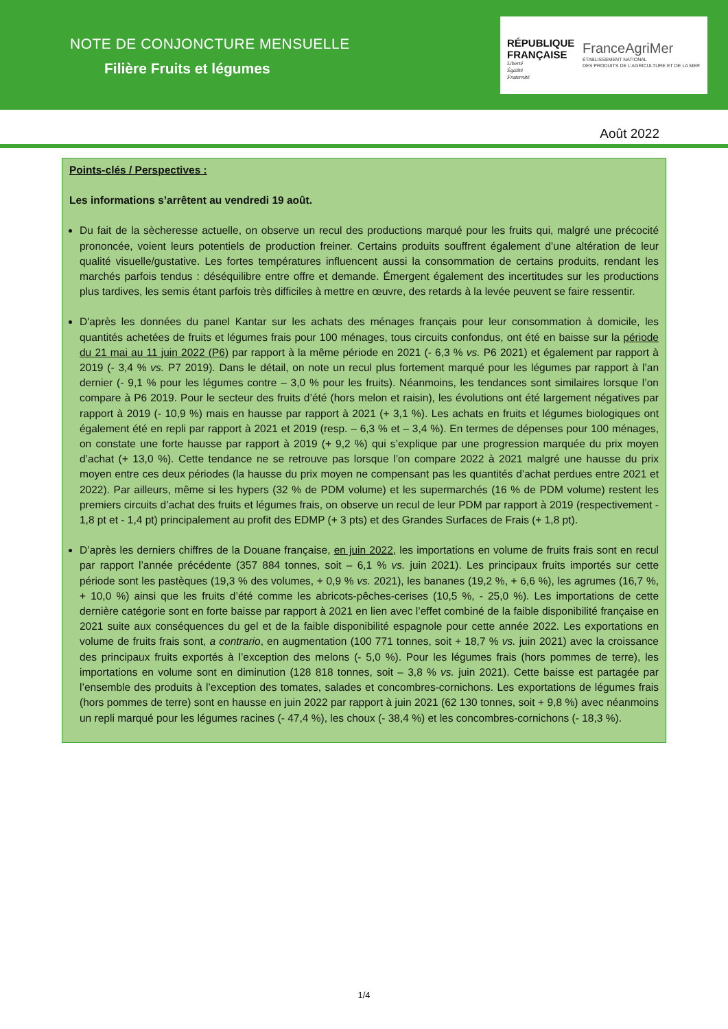NOTE DE CONJONCTURE MENSUELLE
Filière Fruits et légumes
RÉPUBLIQUE FRANÇAISE
Liberté
Égalité
Fraternité
FranceAgriMer
ÉTABLISSEMENT NATIONAL
DES PRODUITS DE L'AGRICULTURE ET DE LA MER
Août 2022
Points-clés / Perspectives :
Les informations s’arrêtent au vendredi 19 août.
Du fait de la sècheresse actuelle, on observe un recul des productions marqué pour les fruits qui, malgré une précocité prononcée, voient leurs potentiels de production freiner. Certains produits souffrent également d’une altération de leur qualité visuelle/gustative. Les fortes températures influencent aussi la consommation de certains produits, rendant les marchés parfois tendus : déséquilibre entre offre et demande. Émergent également des incertitudes sur les productions plus tardives, les semis étant parfois très difficiles à mettre en œuvre, des retards à la levée peuvent se faire ressentir.
D'après les données du panel Kantar sur les achats des ménages français pour leur consommation à domicile, les quantités achetées de fruits et légumes frais pour 100 ménages, tous circuits confondus, ont été en baisse sur la période du 21 mai au 11 juin 2022 (P6) par rapport à la même période en 2021 (- 6,3 % vs. P6 2021) et également par rapport à 2019 (- 3,4 % vs. P7 2019). Dans le détail, on note un recul plus fortement marqué pour les légumes par rapport à l’an dernier (- 9,1 % pour les légumes contre – 3,0 % pour les fruits). Néanmoins, les tendances sont similaires lorsque l’on compare à P6 2019. Pour le secteur des fruits d’été (hors melon et raisin), les évolutions ont été largement négatives par rapport à 2019 (- 10,9 %) mais en hausse par rapport à 2021 (+ 3,1 %). Les achats en fruits et légumes biologiques ont également été en repli par rapport à 2021 et 2019 (resp. – 6,3 % et – 3,4 %). En termes de dépenses pour 100 ménages, on constate une forte hausse par rapport à 2019 (+ 9,2 %) qui s’explique par une progression marquée du prix moyen d’achat (+ 13,0 %). Cette tendance ne se retrouve pas lorsque l’on compare 2022 à 2021 malgré une hausse du prix moyen entre ces deux périodes (la hausse du prix moyen ne compensant pas les quantités d’achat perdues entre 2021 et 2022). Par ailleurs, même si les hypers (32 % de PDM volume) et les supermarchés (16 % de PDM volume) restent les premiers circuits d’achat des fruits et légumes frais, on observe un recul de leur PDM par rapport à 2019 (respectivement - 1,8 pt et - 1,4 pt) principalement au profit des EDMP (+ 3 pts) et des Grandes Surfaces de Frais (+ 1,8 pt).
D’après les derniers chiffres de la Douane française, en juin 2022, les importations en volume de fruits frais sont en recul par rapport l’année précédente (357 884 tonnes, soit – 6,1 % vs. juin 2021). Les principaux fruits importés sur cette période sont les pastèques (19,3 % des volumes, + 0,9 % vs. 2021), les bananes (19,2 %, + 6,6 %), les agrumes (16,7 %, + 10,0 %) ainsi que les fruits d’été comme les abricots-pêches-cerises (10,5 %, - 25,0 %). Les importations de cette dernière catégorie sont en forte baisse par rapport à 2021 en lien avec l’effet combiné de la faible disponibilité française en 2021 suite aux conséquences du gel et de la faible disponibilité espagnole pour cette année 2022. Les exportations en volume de fruits frais sont, a contrario, en augmentation (100 771 tonnes, soit + 18,7 % vs. juin 2021) avec la croissance des principaux fruits exportés à l’exception des melons (- 5,0 %). Pour les légumes frais (hors pommes de terre), les importations en volume sont en diminution (128 818 tonnes, soit – 3,8 % vs. juin 2021). Cette baisse est partagée par l’ensemble des produits à l’exception des tomates, salades et concombres-cornichons. Les exportations de légumes frais (hors pommes de terre) sont en hausse en juin 2022 par rapport à juin 2021 (62 130 tonnes, soit + 9,8 %) avec néanmoins un repli marqué pour les légumes racines (- 47,4 %), les choux (- 38,4 %) et les concombres-cornichons (- 18,3 %).
1/4